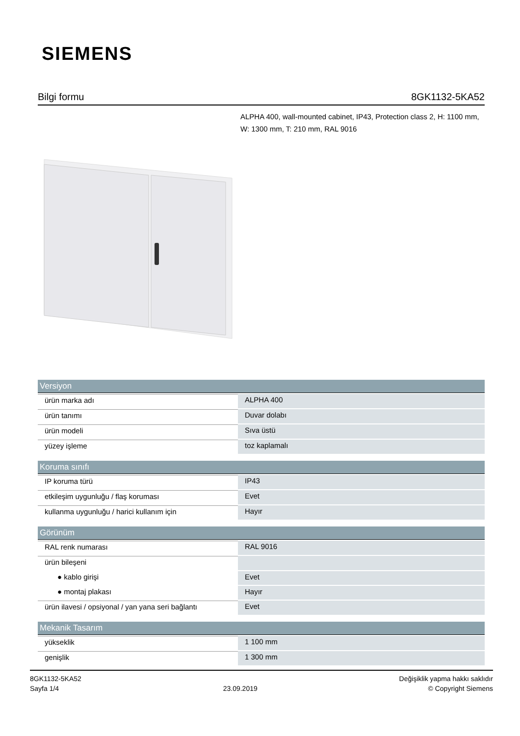SIEMENS
Bilgi formu 8GK1132-5KA52
ALPHA 400, wall-mounted cabinet, IP43, Protection class 2, H: 1100 mm, W: 1300 mm, T: 210 mm, RAL 9016
| Versiyon | |
| --- | --- |
| ürün marka adı | ALPHA 400 |
| ürün tanımı | Duvar dolabı |
| ürün modeli | Sıva üstü |
| yüzey işleme | toz kaplamalı |
| Koruma sınıfı | |
| IP koruma türü | IP43 |
| etkileşim uygunluğu / flaş koruması | Evet |
| kullanma uygunluğu / harici kullanım için | Hayır |
| Görünüm | |
| RAL renk numarası | RAL 9016 |
| ürün bileşeni | |
| ● kablo girişi | Evet |
| ● montaj plakası | Hayır |
| ürün ilavesi / opsiyonal / yan yana seri bağlantı | Evet |
| Mekanik Tasarım | |
| yükseklik | 1 100 mm |
| genişlik | 1 300 mm |
8GK1132-5KA52
Sayfa 1/4
23.09.2019
Değişiklik yapma hakkı saklıdır
© Copyright Siemens